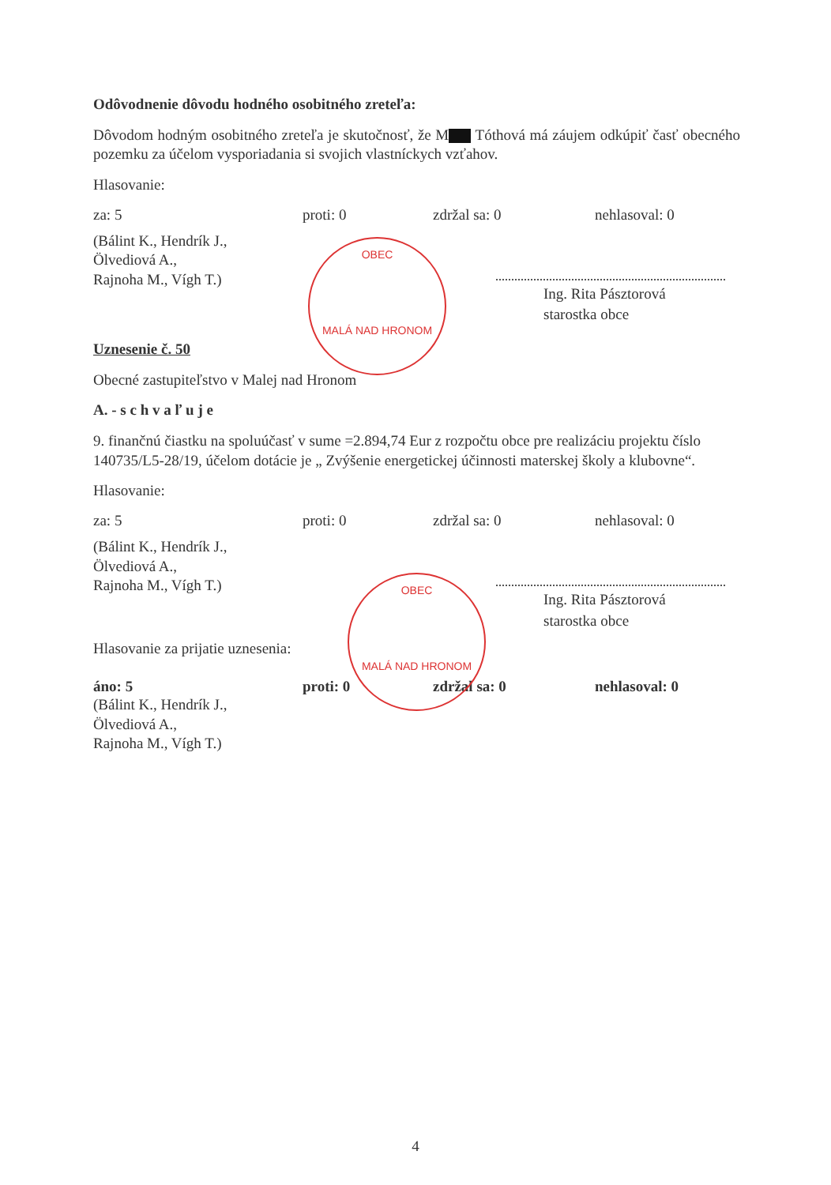Odôvodnenie dôvodu hodného osobitného zreteľa:
Dôvodom hodným osobitného zreteľa je skutočnosť, že M Tóthová má záujem odkúpiť časť obecného pozemku za účelom vysporiadania si svojich vlastníckych vzťahov.
Hlasovanie:
za: 5 proti: 0 zdržal sa: 0 nehlasoval: 0
(Bálint K., Hendrík J.,
Ölvediová A.,
Rajnoha M., Vígh T.)
Ing. Rita Pásztorová
starostka obce
OBEC
MALÁ NAD HRONOM
Uznesenie č. 50
Obecné zastupiteľstvo v Malej nad Hronom
A. - s c h v a ľ u j e
9. finančnú čiastku na spoluúčasť v sume =2.894,74 Eur z rozpočtu obce pre realizáciu projektu číslo 140735/L5-28/19, účelom dotácie je „ Zvýšenie energetickej účinnosti materskej školy a klubovne“.
Hlasovanie:
za: 5 proti: 0 zdržal sa: 0 nehlasoval: 0
(Bálint K., Hendrík J.,
Ölvediová A.,
Rajnoha M., Vígh T.)
Ing. Rita Pásztorová
starostka obce
OBEC
MALÁ NAD HRONOM
Hlasovanie za prijatie uznesenia:
áno: 5 proti: 0 zdržal sa: 0 nehlasoval: 0
(Bálint K., Hendrík J.,
Ölvediová A.,
Rajnoha M., Vígh T.)
4